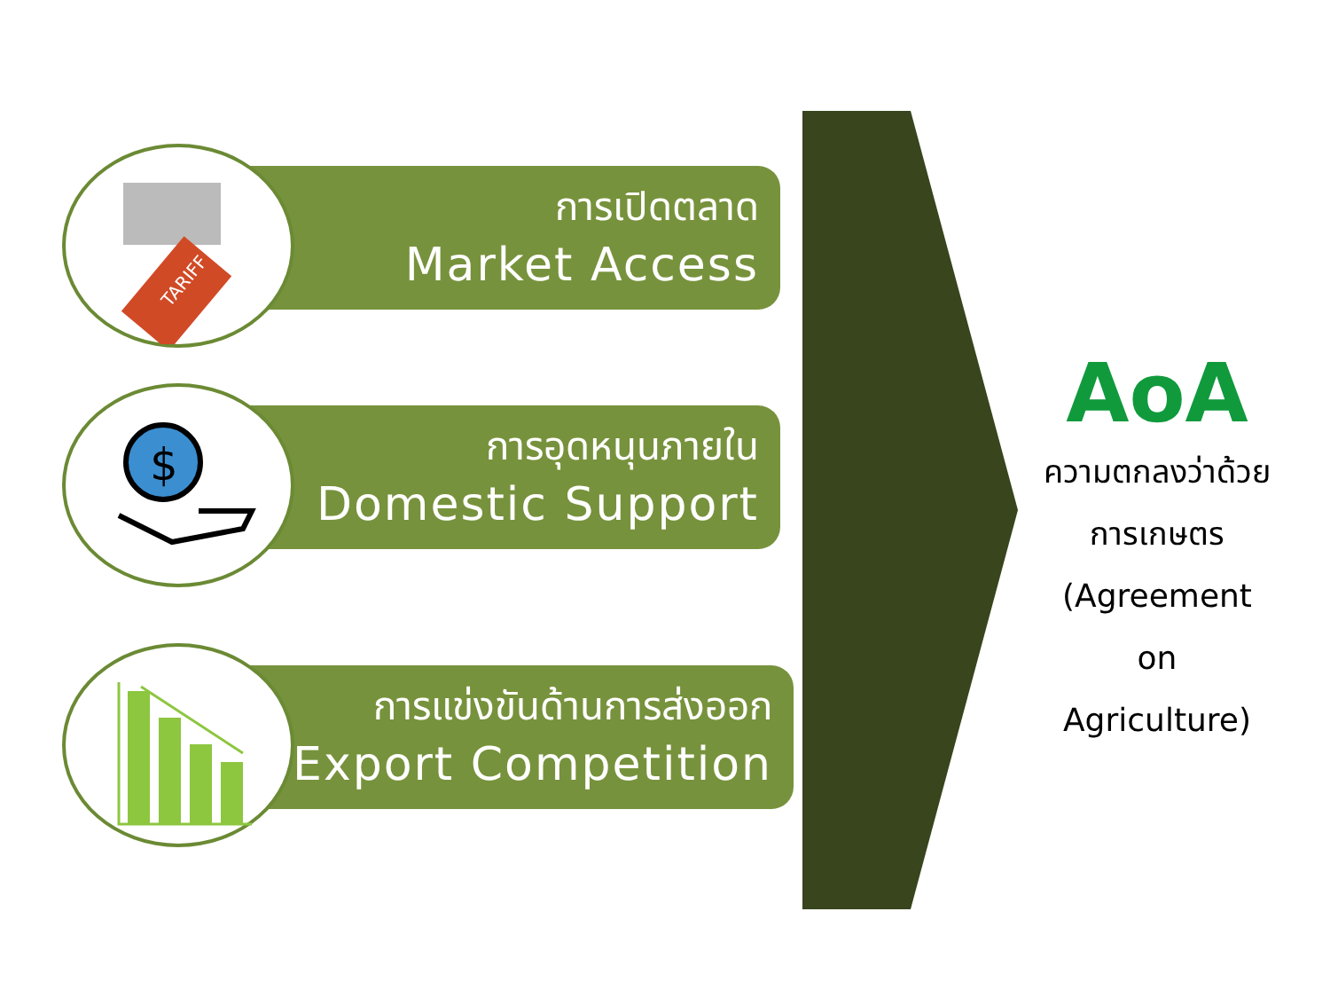การเปิดตลาด
Market Access
TARIFF
การอุดหนุนภายใน
Domestic Support
$
การแข่งขันด้านการส่งออก
Export Competition
AoA
ความตกลงว่าด้วย
การเกษตร
(Agreement
on
Agriculture)